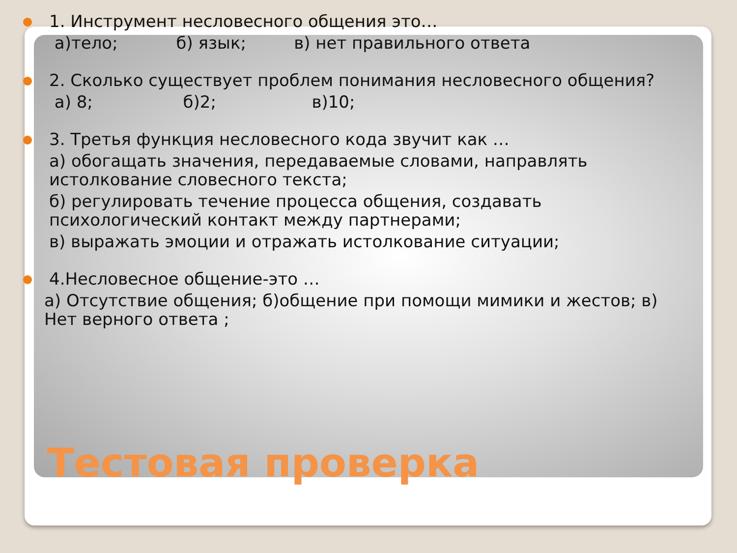1. Инструмент несловесного общения это…
а)тело; б) язык; в) нет правильного ответа
2. Сколько существует проблем понимания несловесного общения?
а) 8; б)2; в)10;
3. Третья функция несловесного кода звучит как …
а) обогащать значения, передаваемые словами, направлять истолкование словесного текста;
б) регулировать течение процесса общения, создавать психологический контакт между партнерами;
в) выражать эмоции и отражать истолкование ситуации;
4.Несловесное общение-это …
а) Отсутствие общения; б)общение при помощи мимики и жестов; в) Нет верного ответа ;
Тестовая проверка